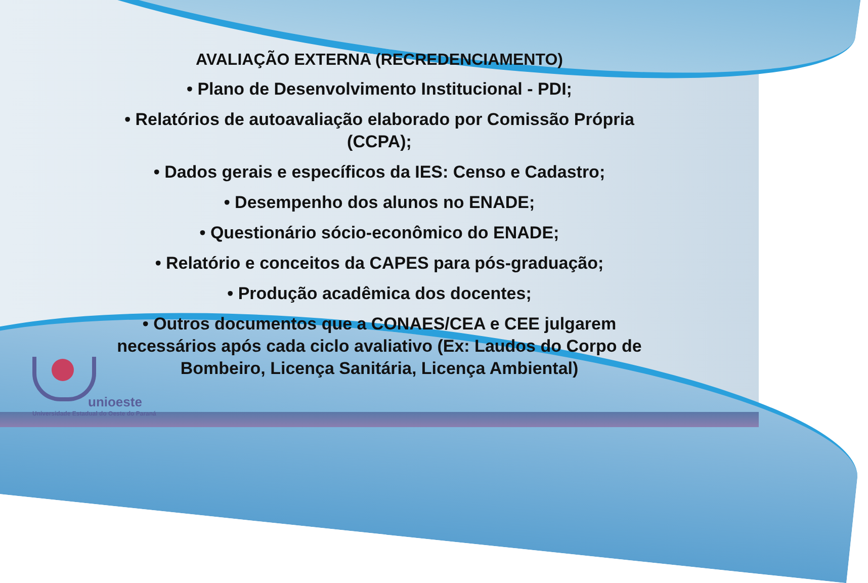AVALIAÇÃO EXTERNA (RECREDENCIAMENTO)
• Plano de Desenvolvimento Institucional - PDI;
• Relatórios de autoavaliação elaborado por Comissão Própria (CCPA);
• Dados gerais e específicos da IES: Censo e Cadastro;
• Desempenho dos alunos no ENADE;
• Questionário sócio-econômico do ENADE;
• Relatório e conceitos da CAPES para pós-graduação;
• Produção acadêmica dos docentes;
• Outros documentos que a CONAES/CEA e CEE julgarem necessários após cada ciclo avaliativo (Ex: Laudos do Corpo de Bombeiro, Licença Sanitária, Licença Ambiental)
unioeste
Universidade Estadual do Oeste do Paraná